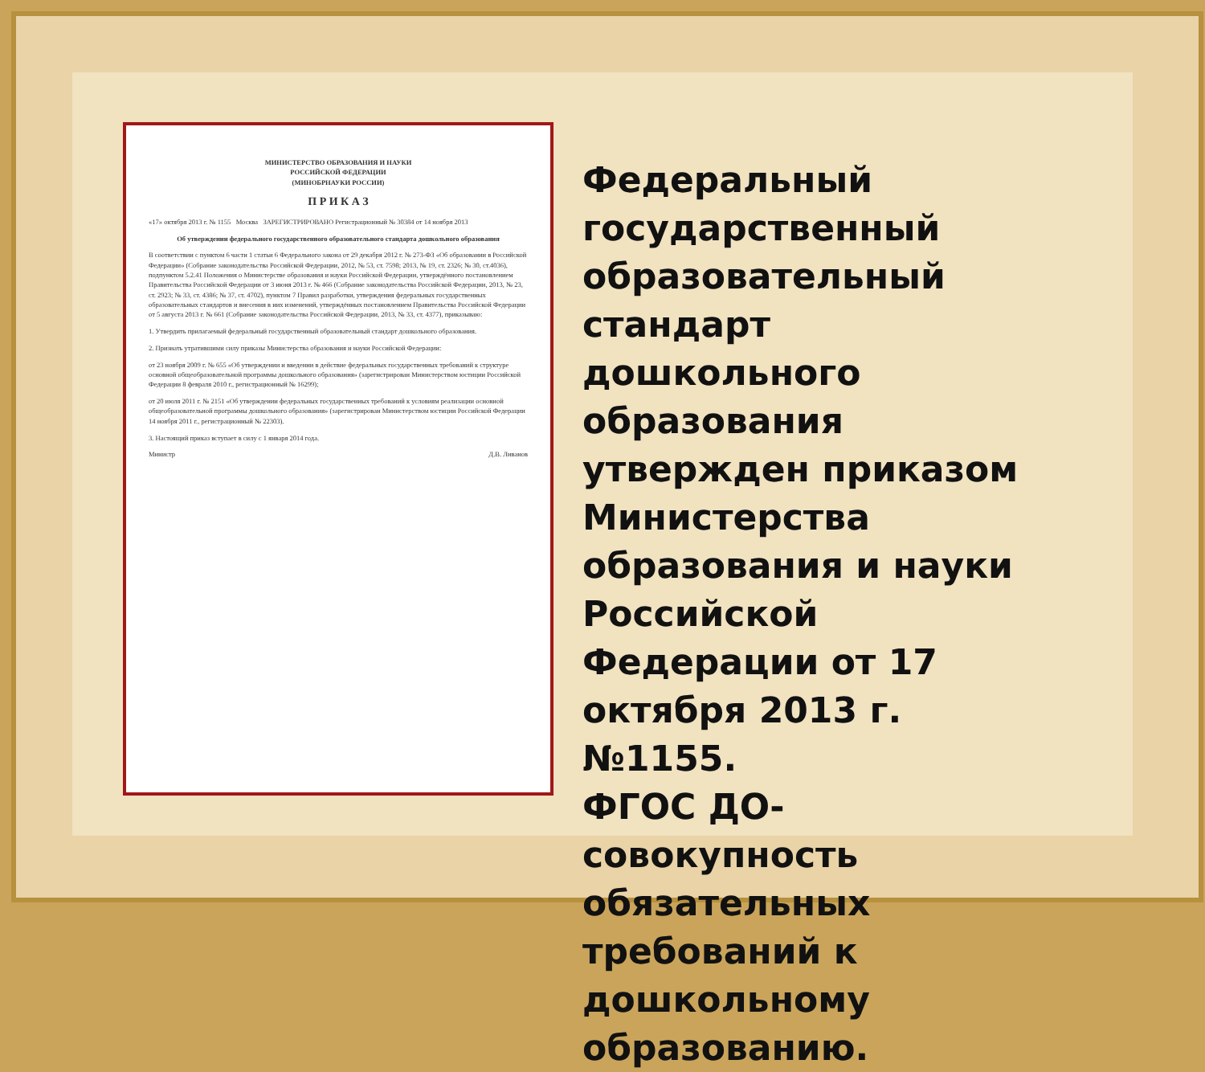МИНИСТЕРСТВО ОБРАЗОВАНИЯ И НАУКИ
РОССИЙСКОЙ ФЕДЕРАЦИИ
(МИНОБРНАУКИ РОССИИ)
П Р И К А З
«17» октября 2013 г. № 1155 Москва ЗАРЕГИСТРИРОВАНО Регистрационный № 30384 от 14 ноября 2013
Об утверждении федерального государственного образовательного стандарта дошкольного образования
В соответствии с пунктом 6 части 1 статьи 6 Федерального закона от 29 декабря 2012 г. № 273-ФЗ «Об образовании в Российской Федерации» (Собрание законодательства Российской Федерации, 2012, № 53, ст. 7598; 2013, № 19, ст. 2326; № 30, ст.4036), подпунктом 5.2.41 Положения о Министерстве образования и науки Российской Федерации, утверждённого постановлением Правительства Российской Федерации от 3 июня 2013 г. № 466 (Собрание законодательства Российской Федерации, 2013, № 23, ст. 2923; № 33, ст. 4386; № 37, ст. 4702), пунктом 7 Правил разработки, утверждения федеральных государственных образовательных стандартов и внесения в них изменений, утверждённых постановлением Правительства Российской Федерации от 5 августа 2013 г. № 661 (Собрание законодательства Российской Федерации, 2013, № 33, ст. 4377), приказываю:
1. Утвердить прилагаемый федеральный государственный образовательный стандарт дошкольного образования.
2. Признать утратившими силу приказы Министерства образования и науки Российской Федерации:
от 23 ноября 2009 г. № 655 «Об утверждении и введении в действие федеральных государственных требований к структуре основной общеобразовательной программы дошкольного образования» (зарегистрирован Министерством юстиции Российской Федерации 8 февраля 2010 г., регистрационный № 16299);
от 20 июля 2011 г. № 2151 «Об утверждении федеральных государственных требований к условиям реализации основной общеобразовательной программы дошкольного образования» (зарегистрирован Министерством юстиции Российской Федерации 14 ноября 2011 г., регистрационный № 22303).
3. Настоящий приказ вступает в силу с 1 января 2014 года.
Министр Д.В. Ливанов
Федеральный государственный образовательный стандарт дошкольного образования утвержден приказом Министерства образования и науки Российской Федерации от 17 октября 2013 г. №1155.
ФГОС ДО- совокупность обязательных требований к дошкольному образованию.